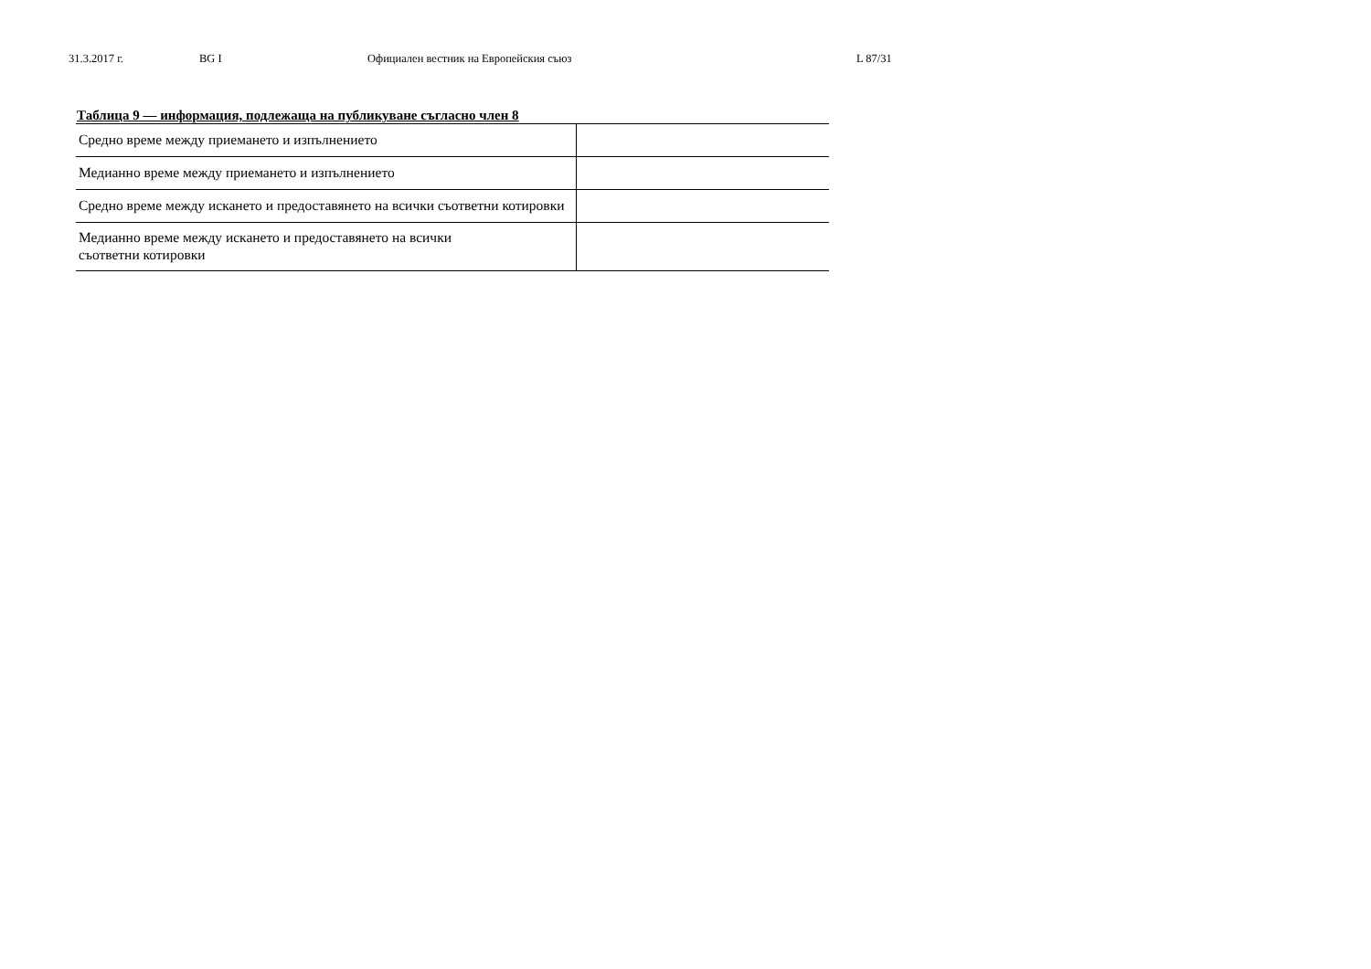31.3.2017 г. BG I Официален вестник на Европейския съюз L 87/31
Таблица 9 — информация, подлежаща на публикуване съгласно член 8
| Средно време между приемането и изпълнението | |
| Медианно време между приемането и изпълнението | |
| Средно време между искането и предоставянето на всички съответни котировки | |
| Медианно време между искането и предоставянето на всички съответни котировки | |